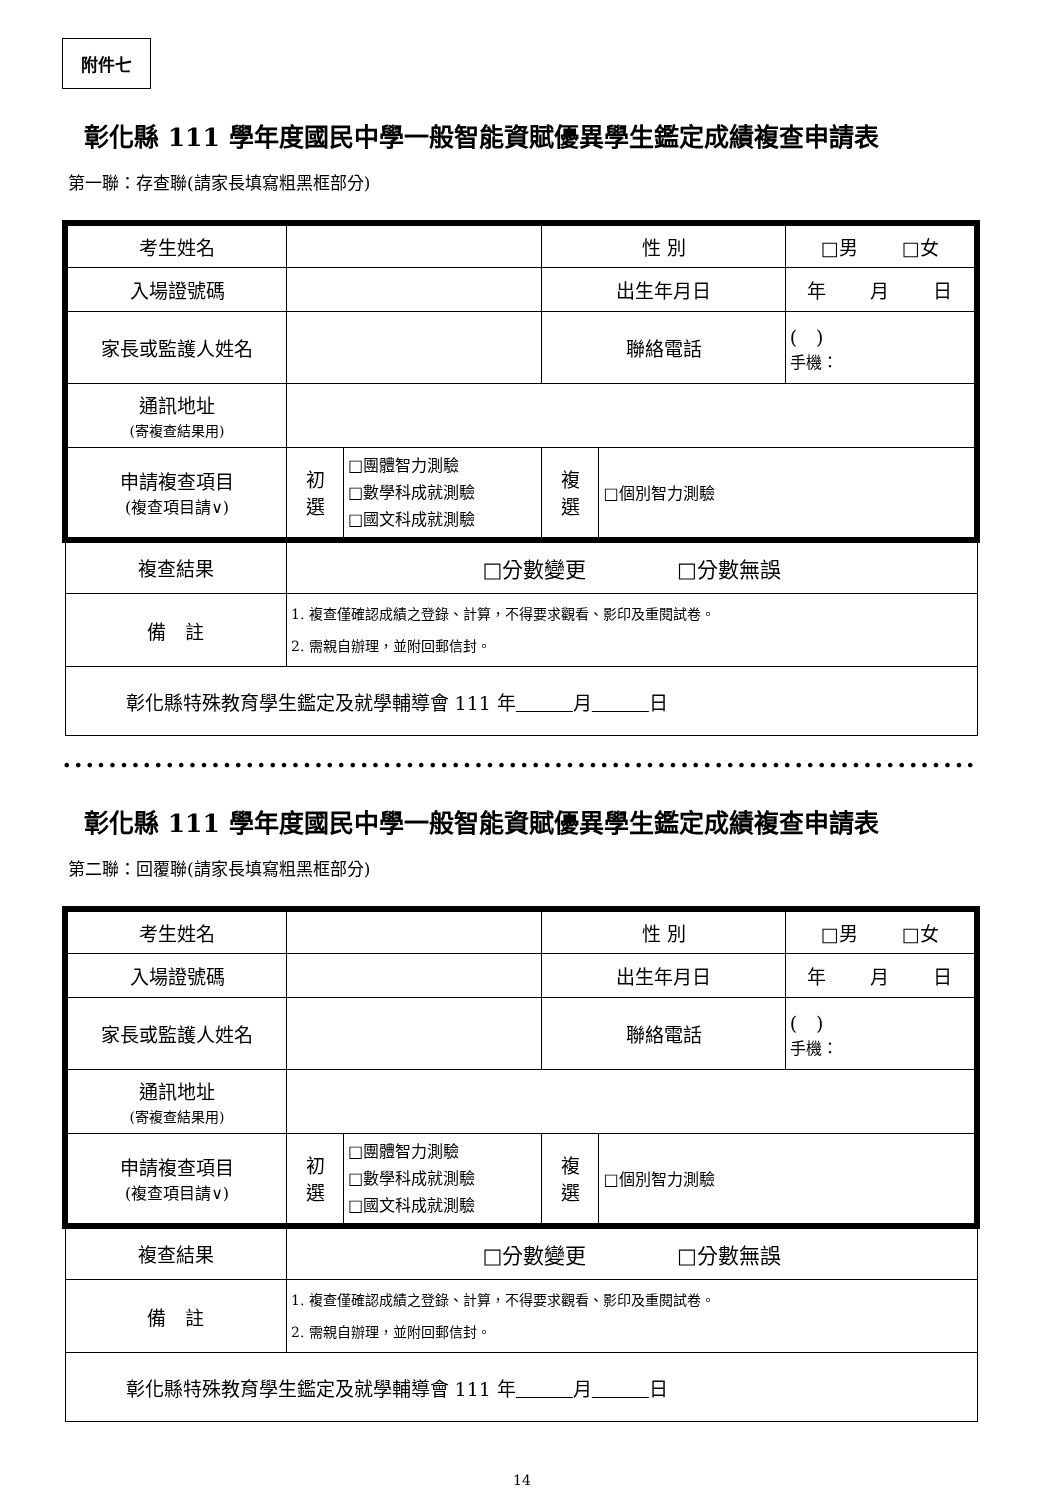附件七
彰化縣 111 學年度國民中學一般智能資賦優異學生鑑定成績複查申請表
第一聯：存查聯(請家長填寫粗黑框部分)
| 考生姓名 | | | 性 別 | | □男 □女 |
| 入場證號碼 | | | 出生年月日 | | 年 月 日 |
| 家長或監護人姓名 | | | 聯絡電話 | | ( ) 手機： |
| 通訊地址 (寄複查結果用) | | | | | |
| 申請複查項目 (複查項目請∨) | 初 選 | □團體智力測驗 □數學科成就測驗 □國文科成就測驗 | 複 選 | □個別智力測驗 | |
| 複查結果 | □分數變更 □分數無誤 | | | | |
| 備 註 | 1. 複查僅確認成績之登錄、計算，不得要求觀看、影印及重閱試卷。 2. 需親自辦理，並附回郵信封。 | | | | |
| 彰化縣特殊教育學生鑑定及就學輔導會 111 年 月 日 | | | | | |
••••••••••••••••••••••••••••••••••••••••••••••••••••••••••••••••••••••••••••••••
彰化縣 111 學年度國民中學一般智能資賦優異學生鑑定成績複查申請表
第二聯：回覆聯(請家長填寫粗黑框部分)
| 考生姓名 | | | 性 別 | | □男 □女 |
| 入場證號碼 | | | 出生年月日 | | 年 月 日 |
| 家長或監護人姓名 | | | 聯絡電話 | | ( ) 手機： |
| 通訊地址 (寄複查結果用) | | | | | |
| 申請複查項目 (複查項目請∨) | 初 選 | □團體智力測驗 □數學科成就測驗 □國文科成就測驗 | 複 選 | □個別智力測驗 | |
| 複查結果 | □分數變更 □分數無誤 | | | | |
| 備 註 | 1. 複查僅確認成績之登錄、計算，不得要求觀看、影印及重閱試卷。 2. 需親自辦理，並附回郵信封。 | | | | |
| 彰化縣特殊教育學生鑑定及就學輔導會 111 年 月 日 | | | | | |
14